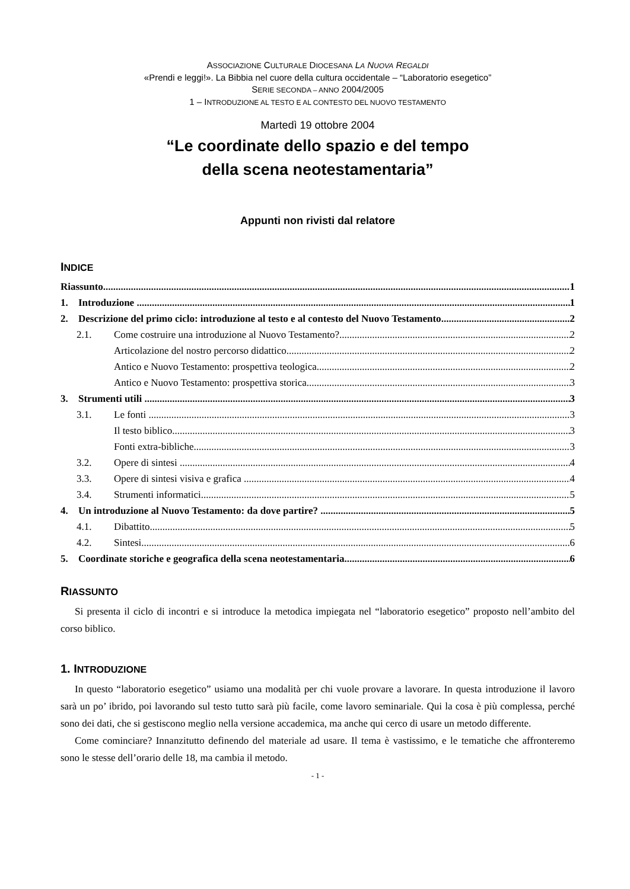ASSOCIAZIONE CULTURALE DIOCESANA LA NUOVA REGALDI
«Prendi e leggi!». La Bibbia nel cuore della cultura occidentale – “Laboratorio esegetico”
SERIE SECONDA – ANNO 2004/2005
1 – INTRODUZIONE AL TESTO E AL CONTESTO DEL NUOVO TESTAMENTO
Martedì 19 ottobre 2004
“Le coordinate dello spazio e del tempo
della scena neotestamentaria”
Appunti non rivisti dal relatore
INDICE
Riassunto 1
1. Introduzione 1
2. Descrizione del primo ciclo: introduzione al testo e al contesto del Nuovo Testamento 2
2.1. Come costruire una introduzione al Nuovo Testamento? 2
Articolazione del nostro percorso didattico 2
Antico e Nuovo Testamento: prospettiva teologica 2
Antico e Nuovo Testamento: prospettiva storica 3
3. Strumenti utili 3
3.1. Le fonti 3
Il testo biblico 3
Fonti extra-bibliche 3
3.2. Opere di sintesi 4
3.3. Opere di sintesi visiva e grafica 4
3.4. Strumenti informatici 5
4. Un introduzione al Nuovo Testamento: da dove partire? 5
4.1. Dibattito 5
4.2. Sintesi 6
5. Coordinate storiche e geografica della scena neotestamentaria 6
RIASSUNTO
Si presenta il ciclo di incontri e si introduce la metodica impiegata nel “laboratorio esegetico” proposto nell’ambito del corso biblico.
1. INTRODUZIONE
In questo “laboratorio esegetico” usiamo una modalità per chi vuole provare a lavorare. In questa introduzione il lavoro sarà un po’ ibrido, poi lavorando sul testo tutto sarà più facile, come lavoro seminariale. Qui la cosa è più complessa, perché sono dei dati, che si gestiscono meglio nella versione accademica, ma anche qui cerco di usare un metodo differente.
Come cominciare? Innanzitutto definendo del materiale ad usare. Il tema è vastissimo, e le tematiche che affronteremo sono le stesse dell’orario delle 18, ma cambia il metodo.
- 1 -